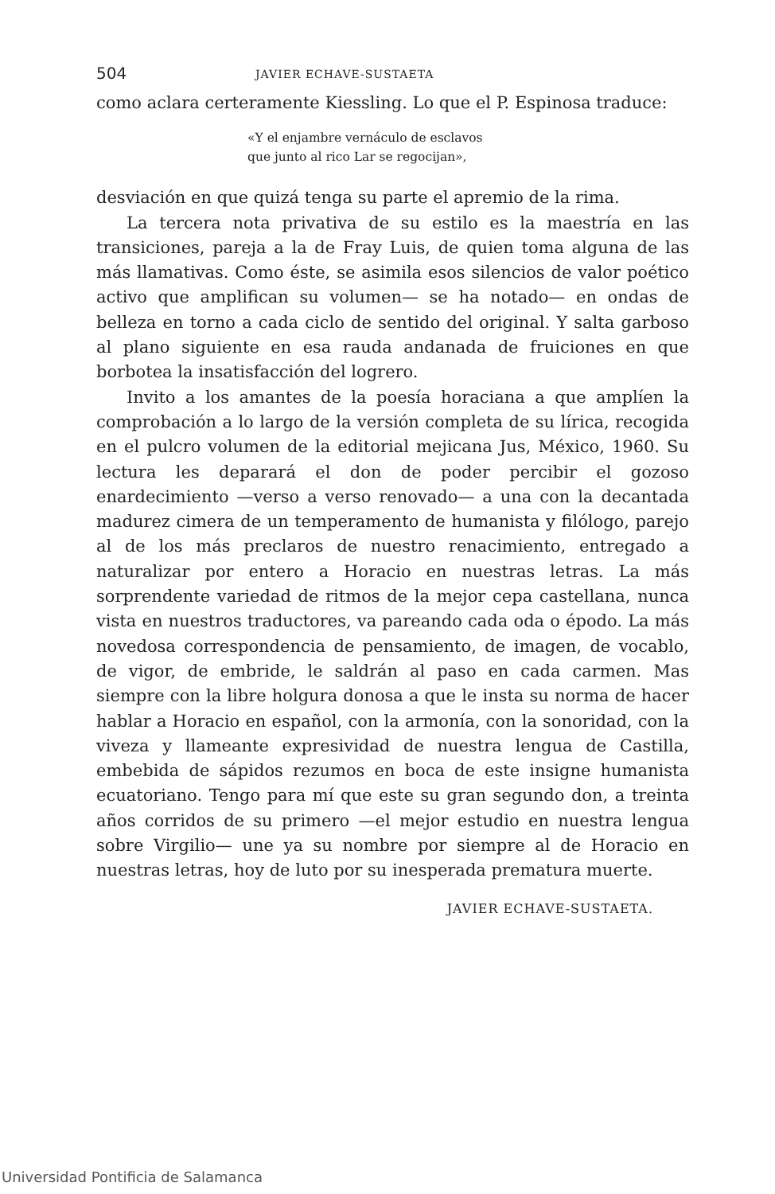504 JAVIER ECHAVE-SUSTAETA
como aclara certeramente Kiessling. Lo que el P. Espinosa traduce:
«Y el enjambre vernáculo de esclavos
que junto al rico Lar se regocijan»,
desviación en que quizá tenga su parte el apremio de la rima.
La tercera nota privativa de su estilo es la maestría en las transiciones, pareja a la de Fray Luis, de quien toma alguna de las más llamativas. Como éste, se asimila esos silencios de valor poético activo que amplifican su volumen— se ha notado— en ondas de belleza en torno a cada ciclo de sentido del original. Y salta garboso al plano siguiente en esa rauda andanada de fruiciones en que borbotea la insatisfacción del logrero.
Invito a los amantes de la poesía horaciana a que amplíen la comprobación a lo largo de la versión completa de su lírica, recogida en el pulcro volumen de la editorial mejicana Jus, México, 1960. Su lectura les deparará el don de poder percibir el gozoso enardecimiento —verso a verso renovado— a una con la decantada madurez cimera de un temperamento de humanista y filólogo, parejo al de los más preclaros de nuestro renacimiento, entregado a naturalizar por entero a Horacio en nuestras letras. La más sorprendente variedad de ritmos de la mejor cepa castellana, nunca vista en nuestros traductores, va pareando cada oda o épodo. La más novedosa correspondencia de pensamiento, de imagen, de vocablo, de vigor, de embride, le saldrán al paso en cada carmen. Mas siempre con la libre holgura donosa a que le insta su norma de hacer hablar a Horacio en español, con la armonía, con la sonoridad, con la viveza y llameante expresividad de nuestra lengua de Castilla, embebida de sápidos rezumos en boca de este insigne humanista ecuatoriano. Tengo para mí que este su gran segundo don, a treinta años corridos de su primero —el mejor estudio en nuestra lengua sobre Virgilio— une ya su nombre por siempre al de Horacio en nuestras letras, hoy de luto por su inesperada prematura muerte.
JAVIER ECHAVE-SUSTAETA.
Universidad Pontificia de Salamanca